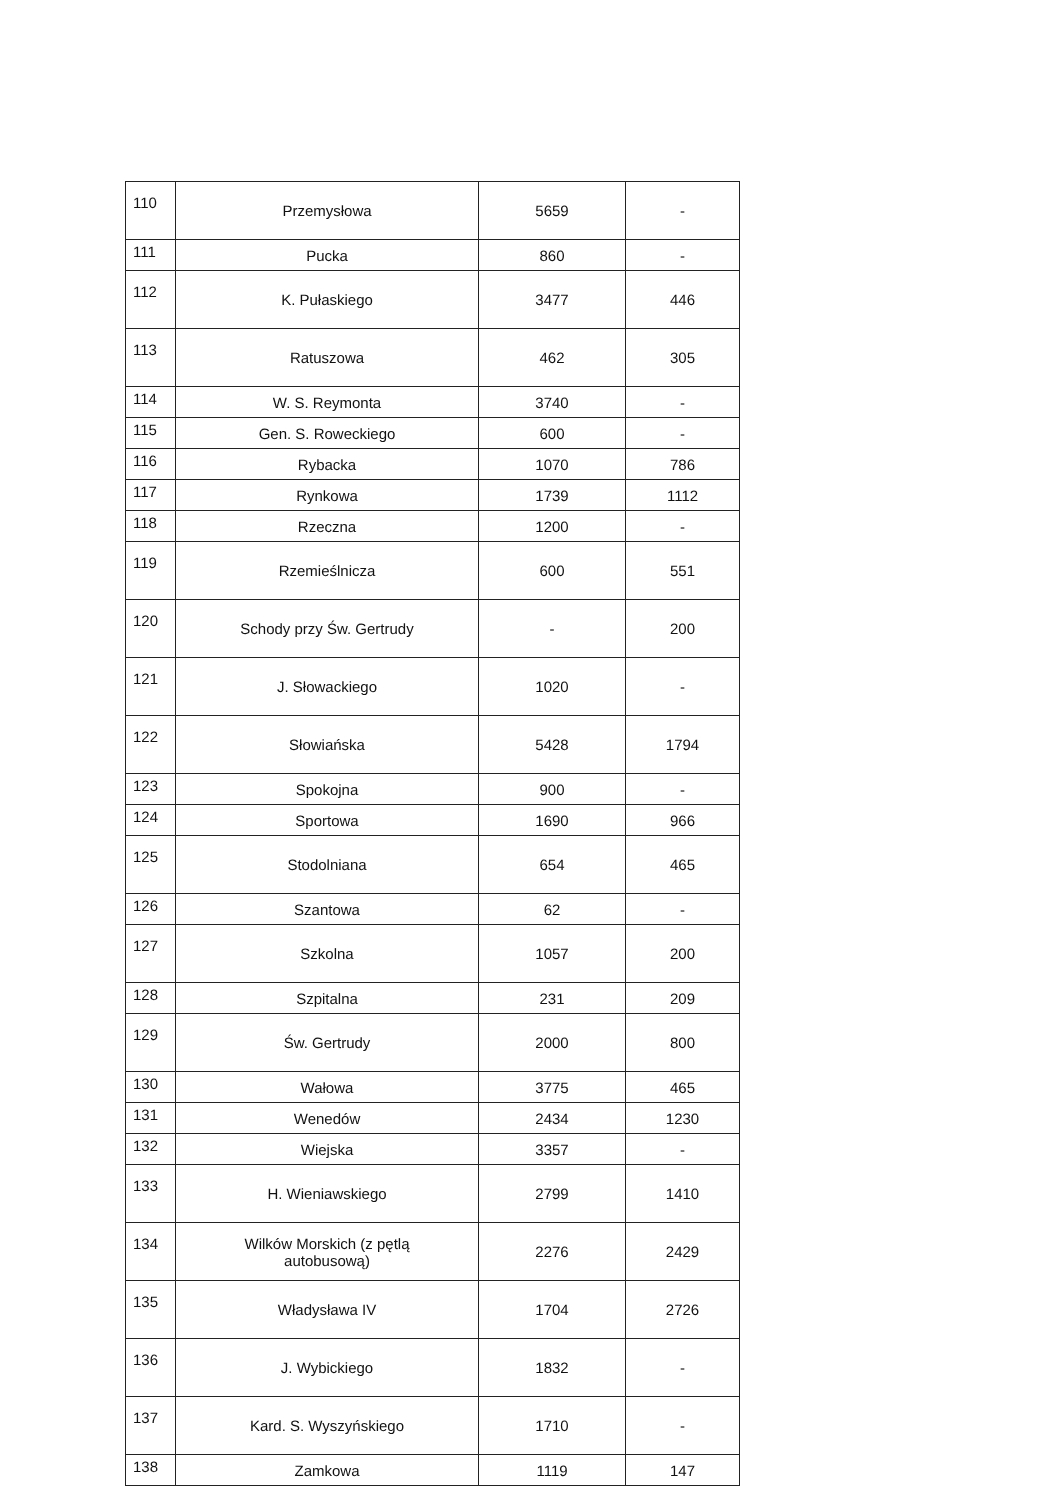| 110 | Przemysłowa | 5659 | - |
| 111 | Pucka | 860 | - |
| 112 | K. Pułaskiego | 3477 | 446 |
| 113 | Ratuszowa | 462 | 305 |
| 114 | W. S. Reymonta | 3740 | - |
| 115 | Gen. S. Roweckiego | 600 | - |
| 116 | Rybacka | 1070 | 786 |
| 117 | Rynkowa | 1739 | 1112 |
| 118 | Rzeczna | 1200 | - |
| 119 | Rzemieślnicza | 600 | 551 |
| 120 | Schody przy Św. Gertrudy | - | 200 |
| 121 | J. Słowackiego | 1020 | - |
| 122 | Słowiańska | 5428 | 1794 |
| 123 | Spokojna | 900 | - |
| 124 | Sportowa | 1690 | 966 |
| 125 | Stodolniana | 654 | 465 |
| 126 | Szantowa | 62 | - |
| 127 | Szkolna | 1057 | 200 |
| 128 | Szpitalna | 231 | 209 |
| 129 | Św. Gertrudy | 2000 | 800 |
| 130 | Wałowa | 3775 | 465 |
| 131 | Wenedów | 2434 | 1230 |
| 132 | Wiejska | 3357 | - |
| 133 | H. Wieniawskiego | 2799 | 1410 |
| 134 | Wilków Morskich (z pętlą autobusową) | 2276 | 2429 |
| 135 | Władysława IV | 1704 | 2726 |
| 136 | J. Wybickiego | 1832 | - |
| 137 | Kard. S. Wyszyńskiego | 1710 | - |
| 138 | Zamkowa | 1119 | 147 |